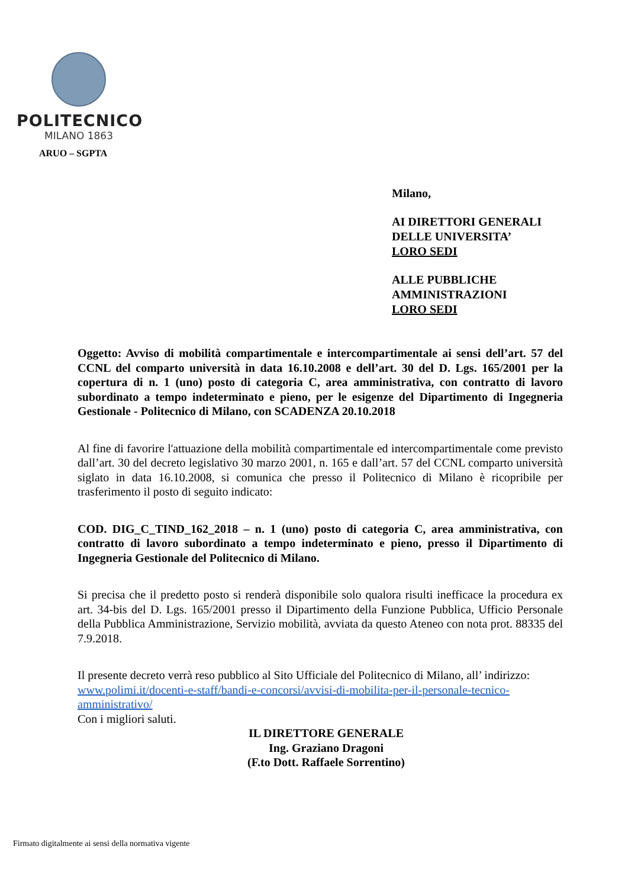POLITECNICO
MILANO 1863
ARUO – SGPTA
Milano,
AI DIRETTORI GENERALI
DELLE UNIVERSITA’
LORO SEDI
ALLE PUBBLICHE
AMMINISTRAZIONI
LORO SEDI
Oggetto: Avviso di mobilità compartimentale e intercompartimentale ai sensi dell’art. 57 del CCNL del comparto università in data 16.10.2008 e dell’art. 30 del D. Lgs. 165/2001 per la copertura di n. 1 (uno) posto di categoria C, area amministrativa, con contratto di lavoro subordinato a tempo indeterminato e pieno, per le esigenze del Dipartimento di Ingegneria Gestionale - Politecnico di Milano, con SCADENZA 20.10.2018
Al fine di favorire l'attuazione della mobilità compartimentale ed intercompartimentale come previsto dall’art. 30 del decreto legislativo 30 marzo 2001, n. 165 e dall’art. 57 del CCNL comparto università siglato in data 16.10.2008, si comunica che presso il Politecnico di Milano è ricopribile per trasferimento il posto di seguito indicato:
COD. DIG_C_TIND_162_2018 – n. 1 (uno) posto di categoria C, area amministrativa, con contratto di lavoro subordinato a tempo indeterminato e pieno, presso il Dipartimento di Ingegneria Gestionale del Politecnico di Milano.
Si precisa che il predetto posto si renderà disponibile solo qualora risulti inefficace la procedura ex art. 34-bis del D. Lgs. 165/2001 presso il Dipartimento della Funzione Pubblica, Ufficio Personale della Pubblica Amministrazione, Servizio mobilità, avviata da questo Ateneo con nota prot. 88335 del 7.9.2018.
Il presente decreto verrà reso pubblico al Sito Ufficiale del Politecnico di Milano, all’ indirizzo:
www.polimi.it/docenti-e-staff/bandi-e-concorsi/avvisi-di-mobilita-per-il-personale-tecnico-amministrativo/
Con i migliori saluti.
IL DIRETTORE GENERALE
Ing. Graziano Dragoni
(F.to Dott. Raffaele Sorrentino)
Firmato digitalmente ai sensi della normativa vigente